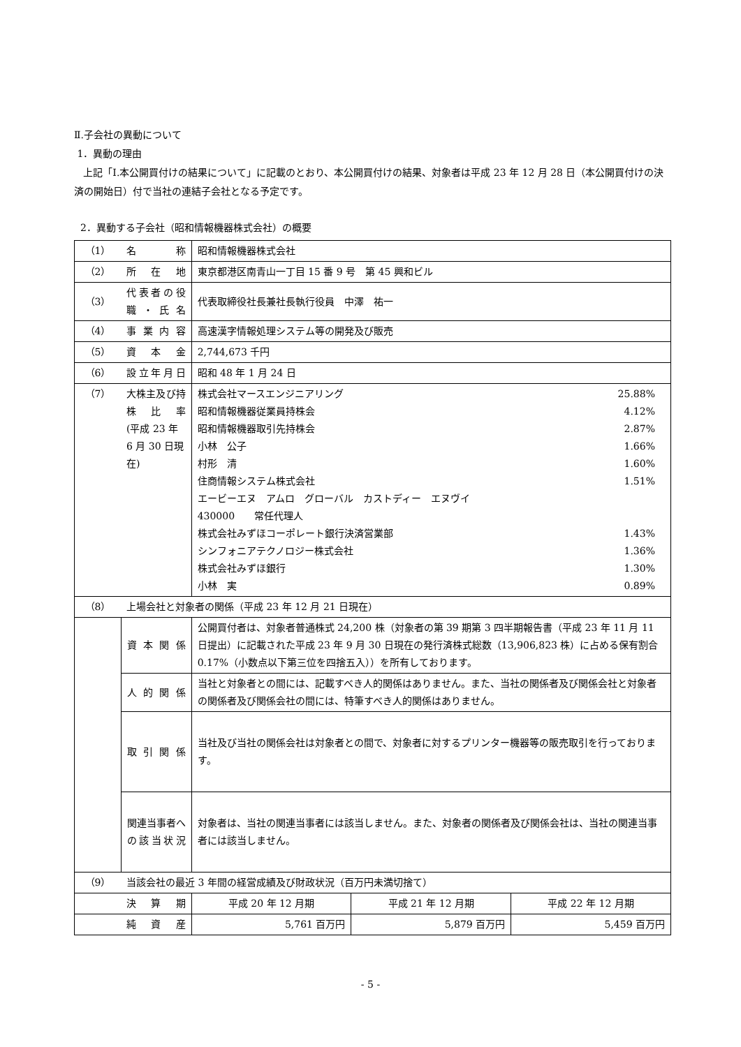Ⅱ.子会社の異動について
1．異動の理由
上記「Ⅰ.本公開買付けの結果について」に記載のとおり、本公開買付けの結果、対象者は平成 23 年 12 月 28 日（本公開買付けの決済の開始日）付で当社の連結子会社となる予定です。
2．異動する子会社（昭和情報機器株式会社）の概要
| （1） | 名称 | 昭和情報機器株式会社 | | |
| （2） | 所在地 | 東京都港区南青山一丁目 15 番 9 号 第 45 興和ビル | | |
| （3） | 代表者の役職・氏名 | 代表取締役社長兼社長執行役員 中澤 祐一 | | |
| （4） | 事業内容 | 高速漢字情報処理システム等の開発及び販売 | | |
| （5） | 資本金 | 2,744,673 千円 | | |
| （6） | 設立年月日 | 昭和 48 年 1 月 24 日 | | |
| （7） | 大株主及び持株比率 (平成 23 年 6 月 30 日現在) | 株式会社マースエンジニアリング 25.88% 昭和情報機器従業員持株会 4.12% 昭和情報機器取引先持株会 2.87% 小林 公子 1.66% 村形 清 1.60% 住商情報システム株式会社 1.51% エービーエヌ アムロ グローバル カストディー エヌヴイ 430000 常任代理人 株式会社みずほコーポレート銀行決済営業部 1.43% シンフォニアテクノロジー株式会社 1.36% 株式会社みずほ銀行 1.30% 小林 実 0.89% | | |
| （8） | 上場会社と対象者の関係（平成 23 年 12 月 21 日現在） | | | |
| | 資本関係 | 公開買付者は、対象者普通株式 24,200 株（対象者の第 39 期第 3 四半期報告書（平成 23 年 11 月 11 日提出）に記載された平成 23 年 9 月 30 日現在の発行済株式総数（13,906,823 株）に占める保有割合 0.17%（小数点以下第三位を四捨五入））を所有しております。 | | |
| | 人的関係 | 当社と対象者との間には、記載すべき人的関係はありません。また、当社の関係者及び関係会社と対象者の関係者及び関係会社の間には、特筆すべき人的関係はありません。 | | |
| | 取引関係 | 当社及び当社の関係会社は対象者との間で、対象者に対するプリンター機器等の販売取引を行っております。 | | |
| | 関連当事者への該当状況 | 対象者は、当社の関連当事者には該当しません。また、対象者の関係者及び関係会社は、当社の関連当事者には該当しません。 | | |
| （9） | 当該会社の最近 3 年間の経営成績及び財政状況（百万円未満切捨て） | | | |
| | 決算期 | 平成 20 年 12 月期 | 平成 21 年 12 月期 | 平成 22 年 12 月期 |
| | 純資産 | 5,761 百万円 | 5,879 百万円 | 5,459 百万円 |
- 5 -